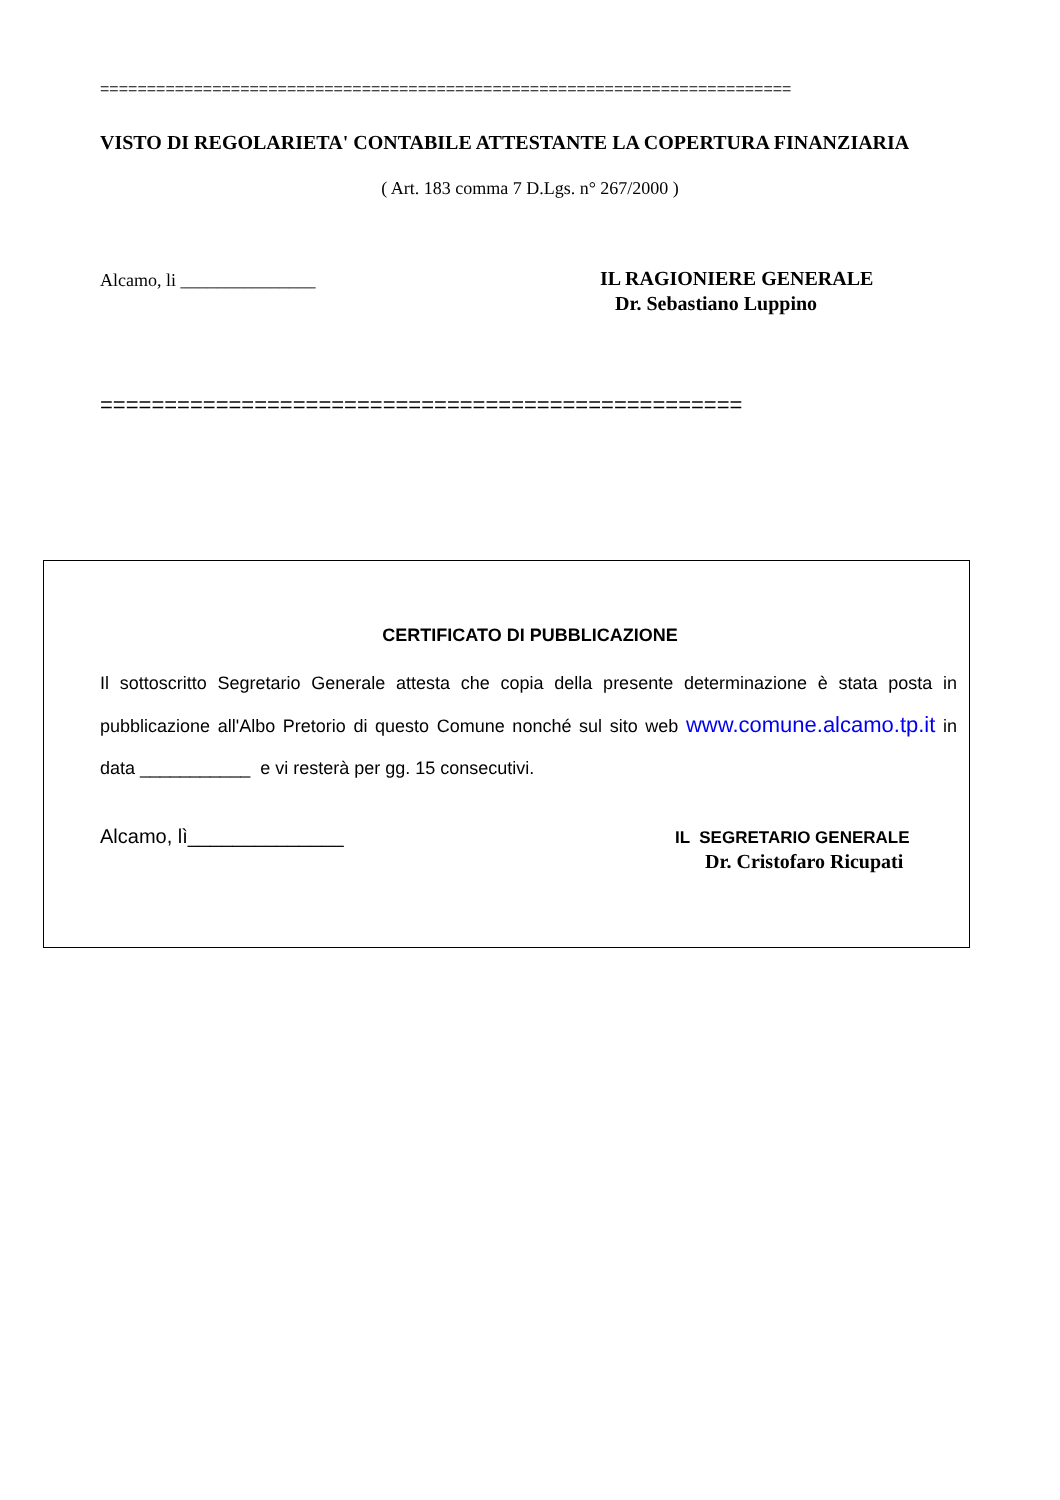==========================================================================
VISTO DI REGOLARIETA' CONTABILE ATTESTANTE LA COPERTURA FINANZIARIA
( Art. 183 comma 7 D.Lgs. n° 267/2000 )
Alcamo, li _______________
IL RAGIONIERE GENERALE
Dr. Sebastiano Luppino
==================================================
CERTIFICATO DI PUBBLICAZIONE
Il sottoscritto Segretario Generale attesta che copia della presente determinazione è stata posta in pubblicazione all'Albo Pretorio di questo Comune nonché sul sito web www.comune.alcamo.tp.it in data ___________ e vi resterà per gg. 15 consecutivi.
Alcamo, lì______________ IL SEGRETARIO GENERALE
Dr. Cristofaro Ricupati